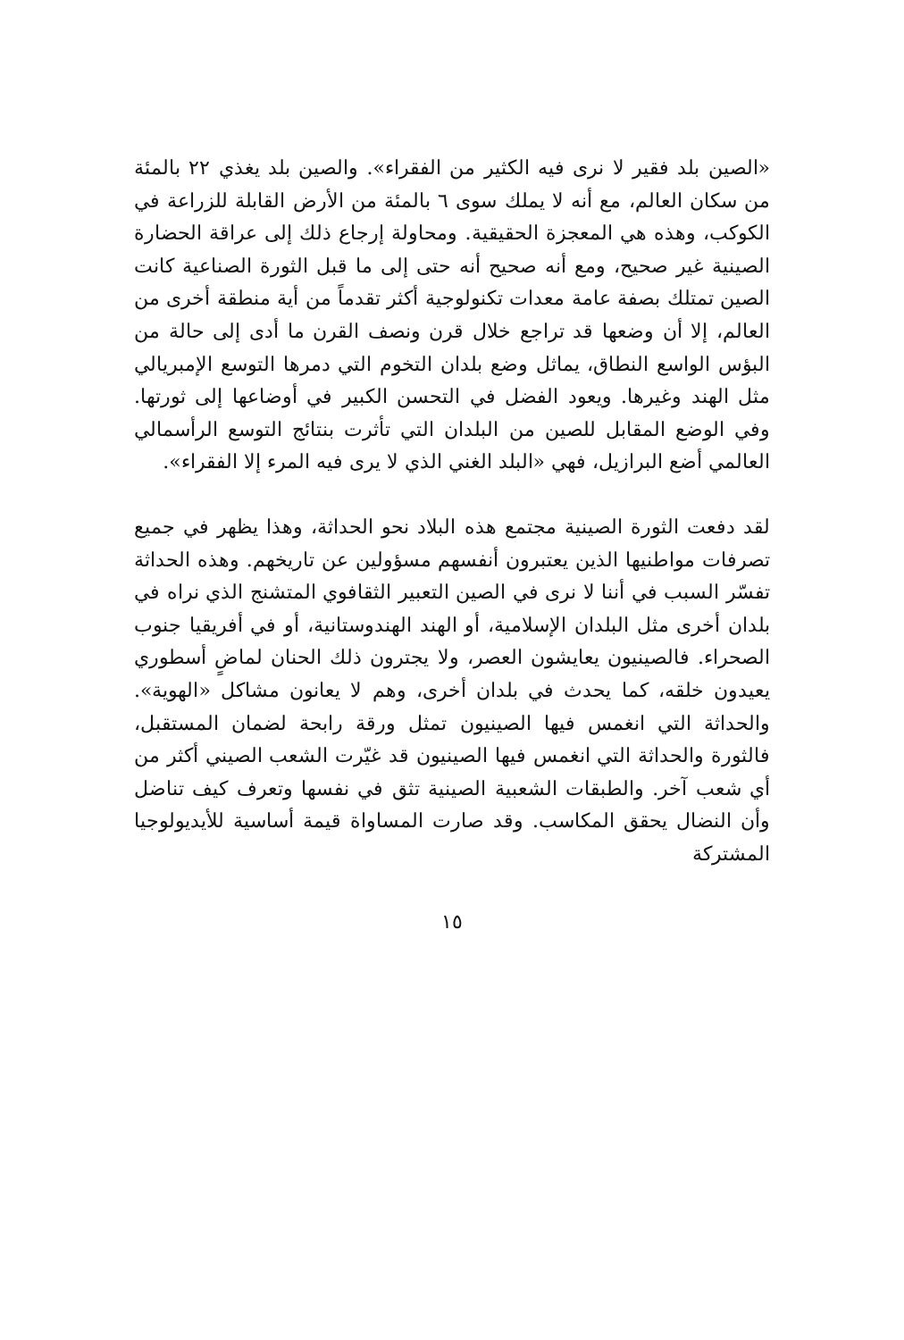«الصين بلد فقير لا نرى فيه الكثير من الفقراء». والصين بلد يغذي ٢٢ بالمئة من سكان العالم، مع أنه لا يملك سوى ٦ بالمئة من الأرض القابلة للزراعة في الكوكب، وهذه هي المعجزة الحقيقية. ومحاولة إرجاع ذلك إلى عراقة الحضارة الصينية غير صحيح، ومع أنه صحيح أنه حتى إلى ما قبل الثورة الصناعية كانت الصين تمتلك بصفة عامة معدات تكنولوجية أكثر تقدماً من أية منطقة أخرى من العالم، إلا أن وضعها قد تراجع خلال قرن ونصف القرن ما أدى إلى حالة من البؤس الواسع النطاق، يماثل وضع بلدان التخوم التي دمرها التوسع الإمبريالي مثل الهند وغيرها. ويعود الفضل في التحسن الكبير في أوضاعها إلى ثورتها. وفي الوضع المقابل للصين من البلدان التي تأثرت بنتائج التوسع الرأسمالي العالمي أضع البرازيل، فهي «البلد الغني الذي لا يرى فيه المرء إلا الفقراء».
لقد دفعت الثورة الصينية مجتمع هذه البلاد نحو الحداثة، وهذا يظهر في جميع تصرفات مواطنيها الذين يعتبرون أنفسهم مسؤولين عن تاريخهم. وهذه الحداثة تفسّر السبب في أننا لا نرى في الصين التعبير الثقافوي المتشنج الذي نراه في بلدان أخرى مثل البلدان الإسلامية، أو الهند الهندوستانية، أو في أفريقيا جنوب الصحراء. فالصينيون يعايشون العصر، ولا يجترون ذلك الحنان لماضٍ أسطوري يعيدون خلقه، كما يحدث في بلدان أخرى، وهم لا يعانون مشاكل «الهوية». والحداثة التي انغمس فيها الصينيون تمثل ورقة رابحة لضمان المستقبل، فالثورة والحداثة التي انغمس فيها الصينيون قد غيّرت الشعب الصيني أكثر من أي شعب آخر. والطبقات الشعبية الصينية تثق في نفسها وتعرف كيف تناضل وأن النضال يحقق المكاسب. وقد صارت المساواة قيمة أساسية للأيديولوجيا المشتركة
١٥